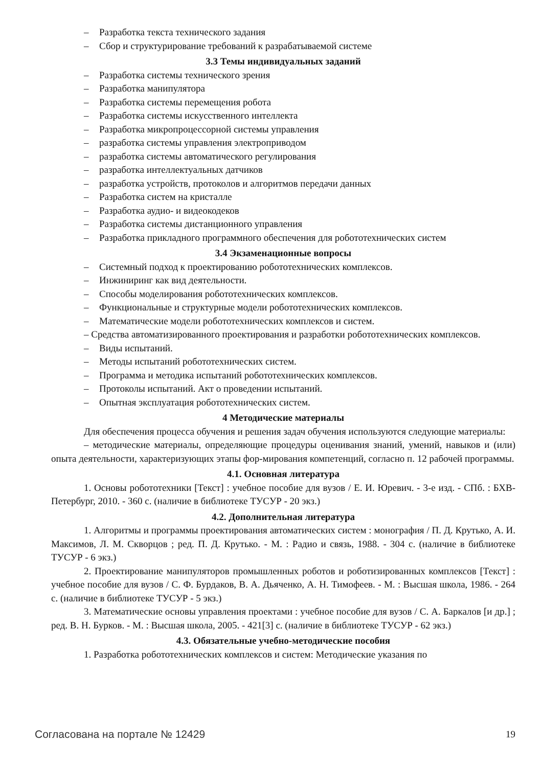– Разработка текста технического задания
– Сбор и структурирование требований к разрабатываемой системе
3.3 Темы индивидуальных заданий
– Разработка системы технического зрения
– Разработка манипулятора
– Разработка системы перемещения робота
– Разработка системы искусственного интеллекта
– Разработка микропроцессорной системы управления
– разработка системы управления электроприводом
– разработка системы автоматического регулирования
– разработка интеллектуальных датчиков
– разработка устройств, протоколов и алгоритмов передачи данных
– Разработка систем на кристалле
– Разработка аудио- и видеокодеков
– Разработка системы дистанционного управления
– Разработка прикладного программного обеспечения для робототехнических систем
3.4 Экзаменационные вопросы
– Системный подход к проектированию робототехнических комплексов.
– Инжиниринг как вид деятельности.
– Способы моделирования робототехнических комплексов.
– Функциональные и структурные модели робототехнических комплексов.
– Математические модели робототехнических комплексов и систем.
– Средства автоматизированного проектирования и разработки робототехнических комплексов.
– Виды испытаний.
– Методы испытаний робототехнических систем.
– Программа и методика испытаний робототехнических комплексов.
– Протоколы испытаний. Акт о проведении испытаний.
– Опытная эксплуатация робототехнических систем.
4 Методические материалы
Для обеспечения процесса обучения и решения задач обучения используются следующие материалы:
– методические материалы, определяющие процедуры оценивания знаний, умений, навыков и (или) опыта деятельности, характеризующих этапы фор-мирования компетенций, согласно п. 12 рабочей программы.
4.1. Основная литература
1. Основы робототехники [Текст] : учебное пособие для вузов / Е. И. Юревич. - 3-е изд. - СПб. : БХВ-Петербург, 2010. - 360 с. (наличие в библиотеке ТУСУР - 20 экз.)
4.2. Дополнительная литература
1. Алгоритмы и программы проектирования автоматических систем : монография / П. Д. Крутько, А. И. Максимов, Л. М. Скворцов ; ред. П. Д. Крутько. - М. : Радио и связь, 1988. - 304 с. (наличие в библиотеке ТУСУР - 6 экз.)
2. Проектирование манипуляторов промышленных роботов и роботизированных комплексов [Текст] : учебное пособие для вузов / С. Ф. Бурдаков, В. А. Дьяченко, А. Н. Тимофеев. - М. : Высшая школа, 1986. - 264 с. (наличие в библиотеке ТУСУР - 5 экз.)
3. Математические основы управления проектами : учебное пособие для вузов / С. А. Баркалов [и др.] ; ред. В. Н. Бурков. - М. : Высшая школа, 2005. - 421[3] с. (наличие в библиотеке ТУСУР - 62 экз.)
4.3. Обязательные учебно-методические пособия
1. Разработка робототехнических комплексов и систем: Методические указания по
Согласована на портале № 12429 19